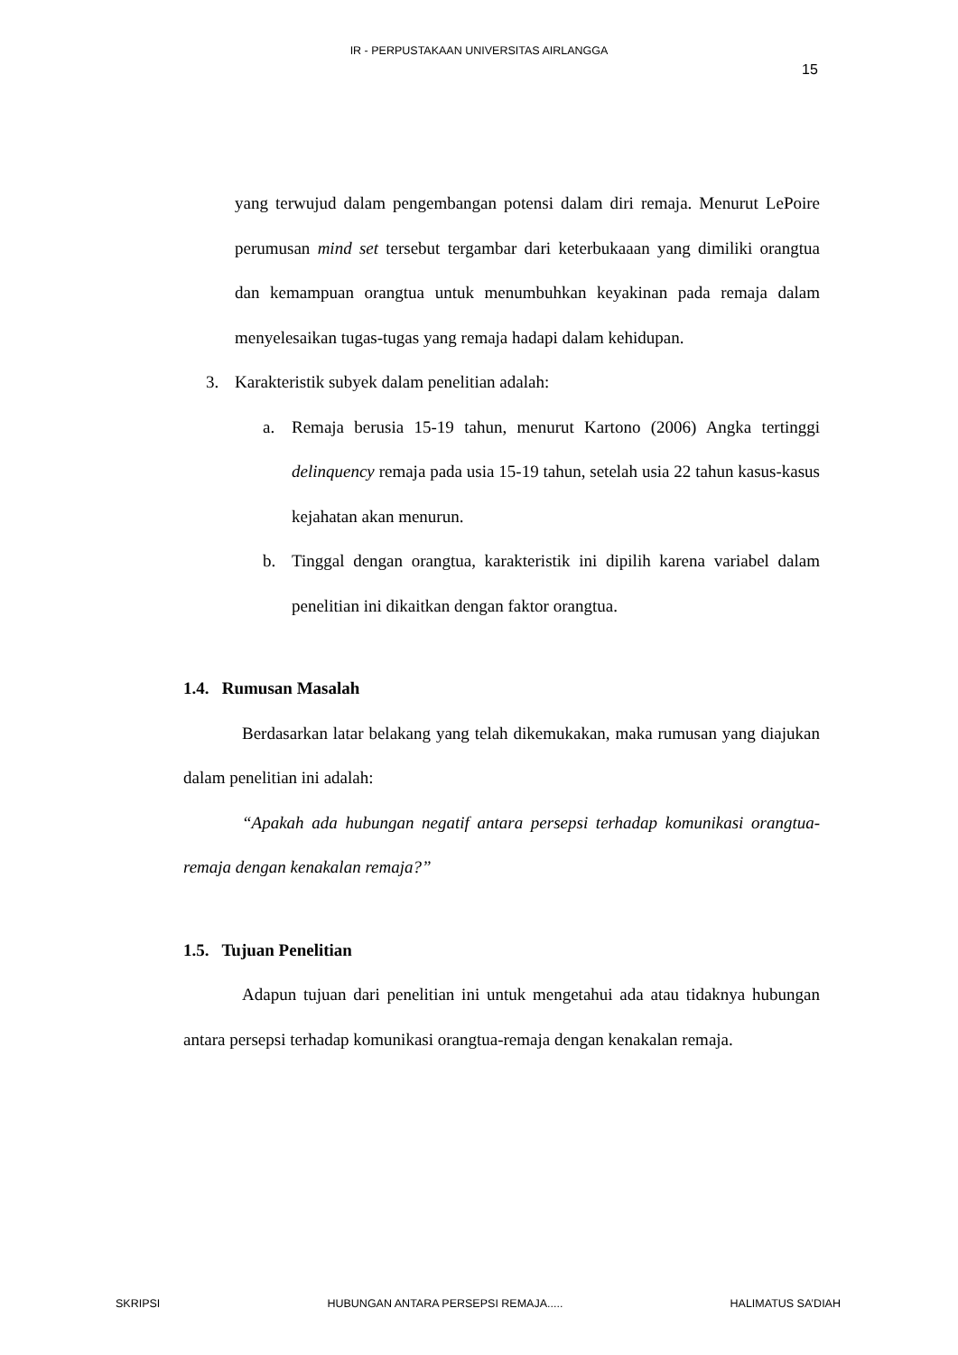IR - PERPUSTAKAAN UNIVERSITAS AIRLANGGA
15
yang terwujud dalam pengembangan potensi dalam diri remaja. Menurut LePoire perumusan mind set tersebut tergambar dari keterbukaaan yang dimiliki orangtua dan kemampuan orangtua untuk menumbuhkan keyakinan pada remaja dalam menyelesaikan tugas-tugas yang remaja hadapi dalam kehidupan.
3. Karakteristik subyek dalam penelitian adalah:
a. Remaja berusia 15-19 tahun, menurut Kartono (2006) Angka tertinggi delinquency remaja pada usia 15-19 tahun, setelah usia 22 tahun kasus-kasus kejahatan akan menurun.
b. Tinggal dengan orangtua, karakteristik ini dipilih karena variabel dalam penelitian ini dikaitkan dengan faktor orangtua.
1.4. Rumusan Masalah
Berdasarkan latar belakang yang telah dikemukakan, maka rumusan yang diajukan dalam penelitian ini adalah:
“Apakah ada hubungan negatif antara persepsi terhadap komunikasi orangtua-remaja dengan kenakalan remaja?”
1.5. Tujuan Penelitian
Adapun tujuan dari penelitian ini untuk mengetahui ada atau tidaknya hubungan antara persepsi terhadap komunikasi orangtua-remaja dengan kenakalan remaja.
SKRIPSI HUBUNGAN ANTARA PERSEPSI REMAJA..... HALIMATUS SA’DIAH